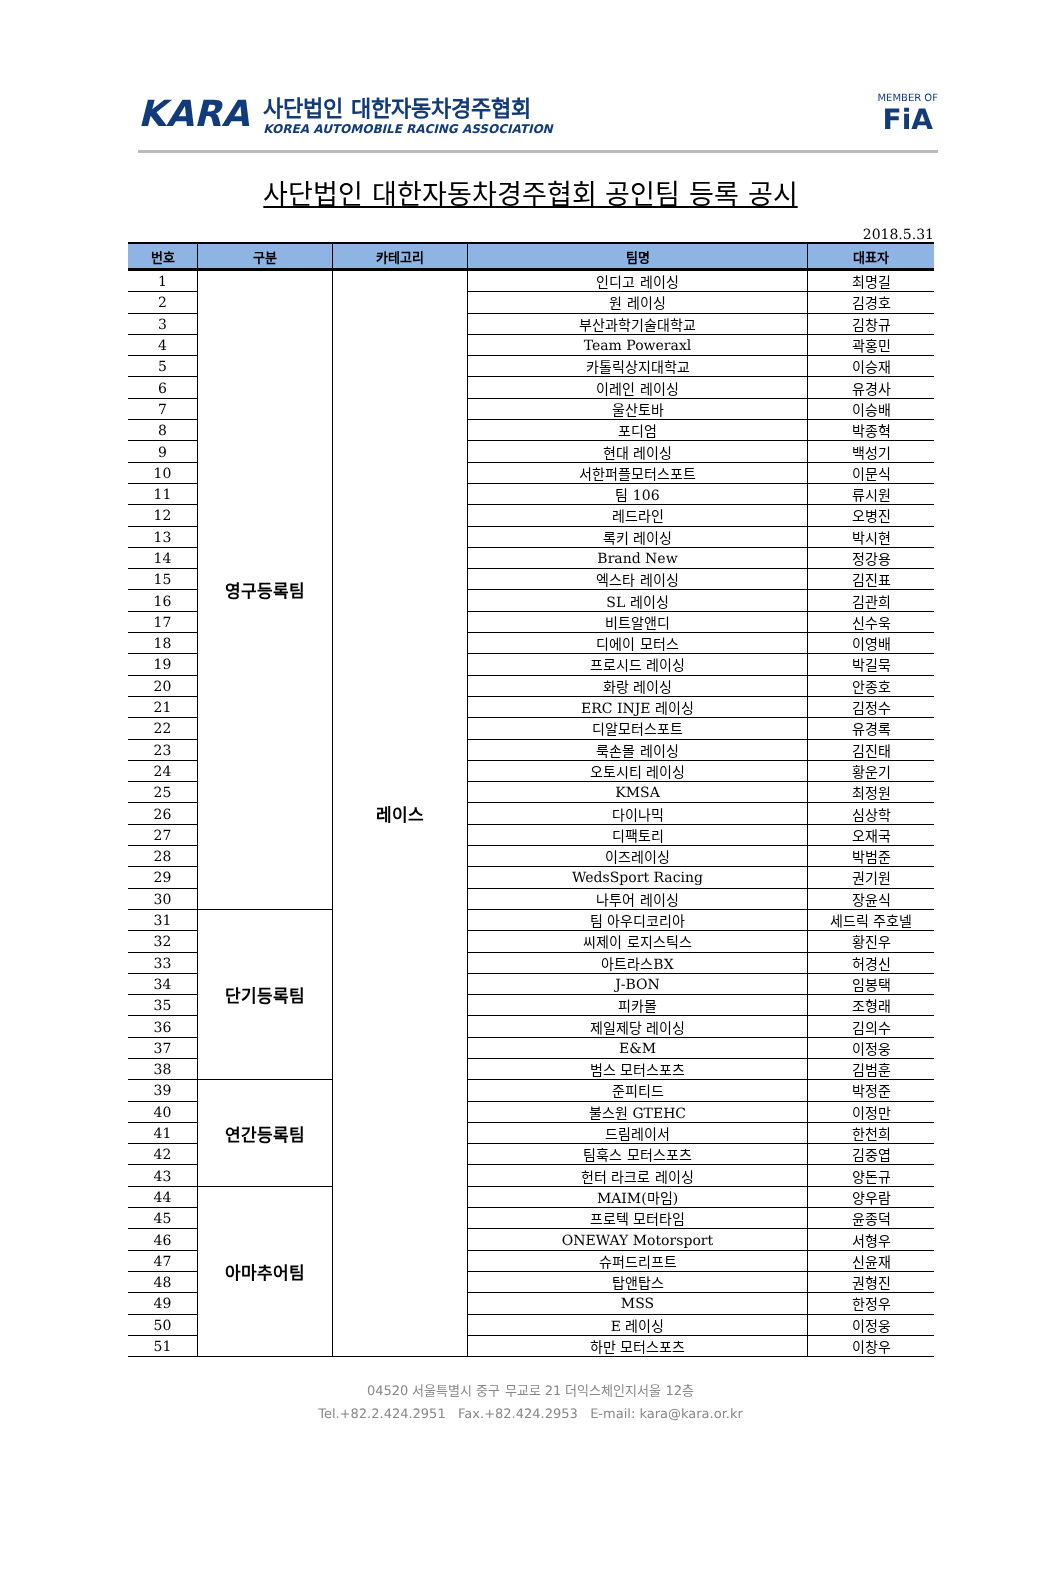KARA
사단법인 대한자동차경주협회
KOREA AUTOMOBILE RACING ASSOCIATION
MEMBER OF
FiA
사단법인 대한자동차경주협회 공인팀 등록 공시
2018.5.31
| 번호 | 구분 | 카테고리 | 팀명 | 대표자 |
| --- | --- | --- | --- | --- |
| 1 | 영구등록팀 | 레이스 | 인디고 레이싱 | 최명길 |
| 2 | | | 원 레이싱 | 김경호 |
| 3 | | | 부산과학기술대학교 | 김창규 |
| 4 | | | Team Poweraxl | 곽홍민 |
| 5 | | | 카톨릭상지대학교 | 이승재 |
| 6 | | | 이레인 레이싱 | 유경사 |
| 7 | | | 울산토바 | 이승배 |
| 8 | | | 포디엄 | 박종혁 |
| 9 | | | 현대 레이싱 | 백성기 |
| 10 | | | 서한퍼플모터스포트 | 이문식 |
| 11 | | | 팀 106 | 류시원 |
| 12 | | | 레드라인 | 오병진 |
| 13 | | | 록키 레이싱 | 박시현 |
| 14 | | | Brand New | 정강용 |
| 15 | | | 엑스타 레이싱 | 김진표 |
| 16 | | | SL 레이싱 | 김관희 |
| 17 | | | 비트알앤디 | 신수욱 |
| 18 | | | 디에이 모터스 | 이영배 |
| 19 | | | 프로시드 레이싱 | 박길묵 |
| 20 | | | 화랑 레이싱 | 안종호 |
| 21 | | | ERC INJE 레이싱 | 김정수 |
| 22 | | | 디알모터스포트 | 유경록 |
| 23 | | | 룩손몰 레이싱 | 김진태 |
| 24 | | | 오토시티 레이싱 | 황운기 |
| 25 | | | KMSA | 최정원 |
| 26 | | | 다이나믹 | 심상학 |
| 27 | | | 디팩토리 | 오재국 |
| 28 | | | 이즈레이싱 | 박범준 |
| 29 | | | WedsSport Racing | 권기원 |
| 30 | | | 나투어 레이싱 | 장윤식 |
| 31 | 단기등록팀 | | 팀 아우디코리아 | 세드릭 주호넬 |
| 32 | | | 씨제이 로지스틱스 | 황진우 |
| 33 | | | 아트라스BX | 허경신 |
| 34 | | | J-BON | 임봉택 |
| 35 | | | 피카몰 | 조형래 |
| 36 | | | 제일제당 레이싱 | 김의수 |
| 37 | | | E&M | 이정웅 |
| 38 | | | 범스 모터스포츠 | 김범훈 |
| 39 | 연간등록팀 | | 준피티드 | 박정준 |
| 40 | | | 불스원 GTEHC | 이정만 |
| 41 | | | 드림레이서 | 한천희 |
| 42 | | | 팀훅스 모터스포츠 | 김중엽 |
| 43 | | | 헌터 라크로 레이싱 | 양돈규 |
| 44 | 아마추어팀 | | MAIM(마임) | 양우람 |
| 45 | | | 프로텍 모터타임 | 윤종덕 |
| 46 | | | ONEWAY Motorsport | 서형우 |
| 47 | | | 슈퍼드리프트 | 신윤재 |
| 48 | | | 탑앤탑스 | 권형진 |
| 49 | | | MSS | 한정우 |
| 50 | | | E 레이싱 | 이정웅 |
| 51 | | | 하만 모터스포츠 | 이창우 |
04520 서울특별시 중구 무교로 21 더익스체인지서울 12층
Tel.+82.2.424.2951 Fax.+82.424.2953 E-mail: kara@kara.or.kr